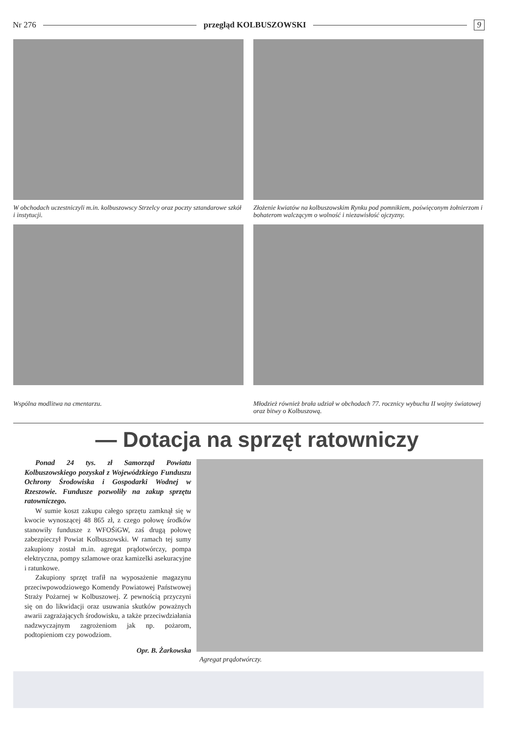Nr 276 przegląd KOLBUSZOWSKI 9
W obchodach uczestniczyli m.in. kolbuszowscy Strzelcy oraz poczty sztandarowe szkół i instytucji.
Złożenie kwiatów na kolbuszowskim Rynku pod pomnikiem, poświęconym żołnierzom i bohaterom walczącym o wolność i niezawisłość ojczyzny.
Wspólna modlitwa na cmentarzu.
Młodzież również brała udział w obchodach 77. rocznicy wybuchu II wojny światowej oraz bitwy o Kolbuszową.
— Dotacja na sprzęt ratowniczy
Ponad 24 tys. zł Samorząd Powiatu Kolbuszowskiego pozyskał z Wojewódzkiego Funduszu Ochrony Środowiska i Gospodarki Wodnej w Rzeszowie. Fundusze pozwoliły na zakup sprzętu ratowniczego.
W sumie koszt zakupu całego sprzętu zamknął się w kwocie wynoszącej 48 865 zł, z czego połowę środków stanowiły fundusze z WFOŚiGW, zaś drugą połowę zabezpieczył Powiat Kolbuszowski. W ramach tej sumy zakupiony został m.in. agregat prądotwórczy, pompa elektryczna, pompy szlamowe oraz kamizelki asekuracyjne i ratunkowe.
Zakupiony sprzęt trafił na wyposażenie magazynu przeciwpowodziowego Komendy Powiatowej Państwowej Straży Pożarnej w Kolbuszowej. Z pewnością przyczyni się on do likwidacji oraz usuwania skutków poważnych awarii zagrażających środowisku, a także przeciwdziałania nadzwyczajnym zagrożeniom jak np. pożarom, podtopieniom czy powodziom.
Opr. B. Żarkowska
Agregat prądotwórczy.